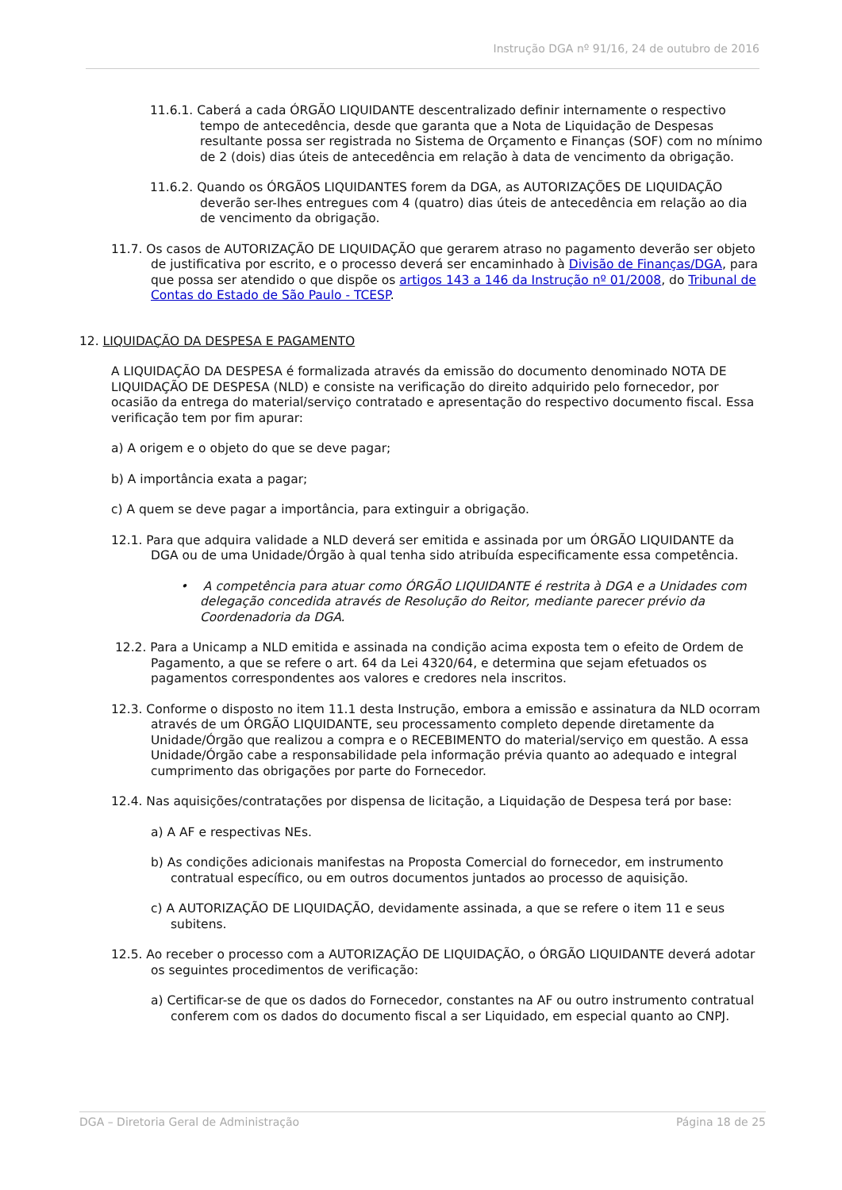Instrução DGA nº 91/16, 24 de outubro de 2016
11.6.1. Caberá a cada ÓRGÃO LIQUIDANTE descentralizado definir internamente o respectivo tempo de antecedência, desde que garanta que a Nota de Liquidação de Despesas resultante possa ser registrada no Sistema de Orçamento e Finanças (SOF) com no mínimo de 2 (dois) dias úteis de antecedência em relação à data de vencimento da obrigação.
11.6.2. Quando os ÓRGÃOS LIQUIDANTES forem da DGA, as AUTORIZAÇÕES DE LIQUIDAÇÃO deverão ser-lhes entregues com 4 (quatro) dias úteis de antecedência em relação ao dia de vencimento da obrigação.
11.7. Os casos de AUTORIZAÇÃO DE LIQUIDAÇÃO que gerarem atraso no pagamento deverão ser objeto de justificativa por escrito, e o processo deverá ser encaminhado à Divisão de Finanças/DGA, para que possa ser atendido o que dispõe os artigos 143 a 146 da Instrução nº 01/2008, do Tribunal de Contas do Estado de São Paulo - TCESP.
12. LIQUIDAÇÃO DA DESPESA E PAGAMENTO
A LIQUIDAÇÃO DA DESPESA é formalizada através da emissão do documento denominado NOTA DE LIQUIDAÇÃO DE DESPESA (NLD) e consiste na verificação do direito adquirido pelo fornecedor, por ocasião da entrega do material/serviço contratado e apresentação do respectivo documento fiscal. Essa verificação tem por fim apurar:
a) A origem e o objeto do que se deve pagar;
b) A importância exata a pagar;
c) A quem se deve pagar a importância, para extinguir a obrigação.
12.1. Para que adquira validade a NLD deverá ser emitida e assinada por um ÓRGÃO LIQUIDANTE da DGA ou de uma Unidade/Órgão à qual tenha sido atribuída especificamente essa competência.
• A competência para atuar como ÓRGÃO LIQUIDANTE é restrita à DGA e a Unidades com delegação concedida através de Resolução do Reitor, mediante parecer prévio da Coordenadoria da DGA.
12.2. Para a Unicamp a NLD emitida e assinada na condição acima exposta tem o efeito de Ordem de Pagamento, a que se refere o art. 64 da Lei 4320/64, e determina que sejam efetuados os pagamentos correspondentes aos valores e credores nela inscritos.
12.3. Conforme o disposto no item 11.1 desta Instrução, embora a emissão e assinatura da NLD ocorram através de um ÓRGÃO LIQUIDANTE, seu processamento completo depende diretamente da Unidade/Órgão que realizou a compra e o RECEBIMENTO do material/serviço em questão. A essa Unidade/Órgão cabe a responsabilidade pela informação prévia quanto ao adequado e integral cumprimento das obrigações por parte do Fornecedor.
12.4. Nas aquisições/contratações por dispensa de licitação, a Liquidação de Despesa terá por base:
a) A AF e respectivas NEs.
b) As condições adicionais manifestas na Proposta Comercial do fornecedor, em instrumento contratual específico, ou em outros documentos juntados ao processo de aquisição.
c) A AUTORIZAÇÃO DE LIQUIDAÇÃO, devidamente assinada, a que se refere o item 11 e seus subitens.
12.5. Ao receber o processo com a AUTORIZAÇÃO DE LIQUIDAÇÃO, o ÓRGÃO LIQUIDANTE deverá adotar os seguintes procedimentos de verificação:
a) Certificar-se de que os dados do Fornecedor, constantes na AF ou outro instrumento contratual conferem com os dados do documento fiscal a ser Liquidado, em especial quanto ao CNPJ.
DGA – Diretoria Geral de Administração Página 18 de 25